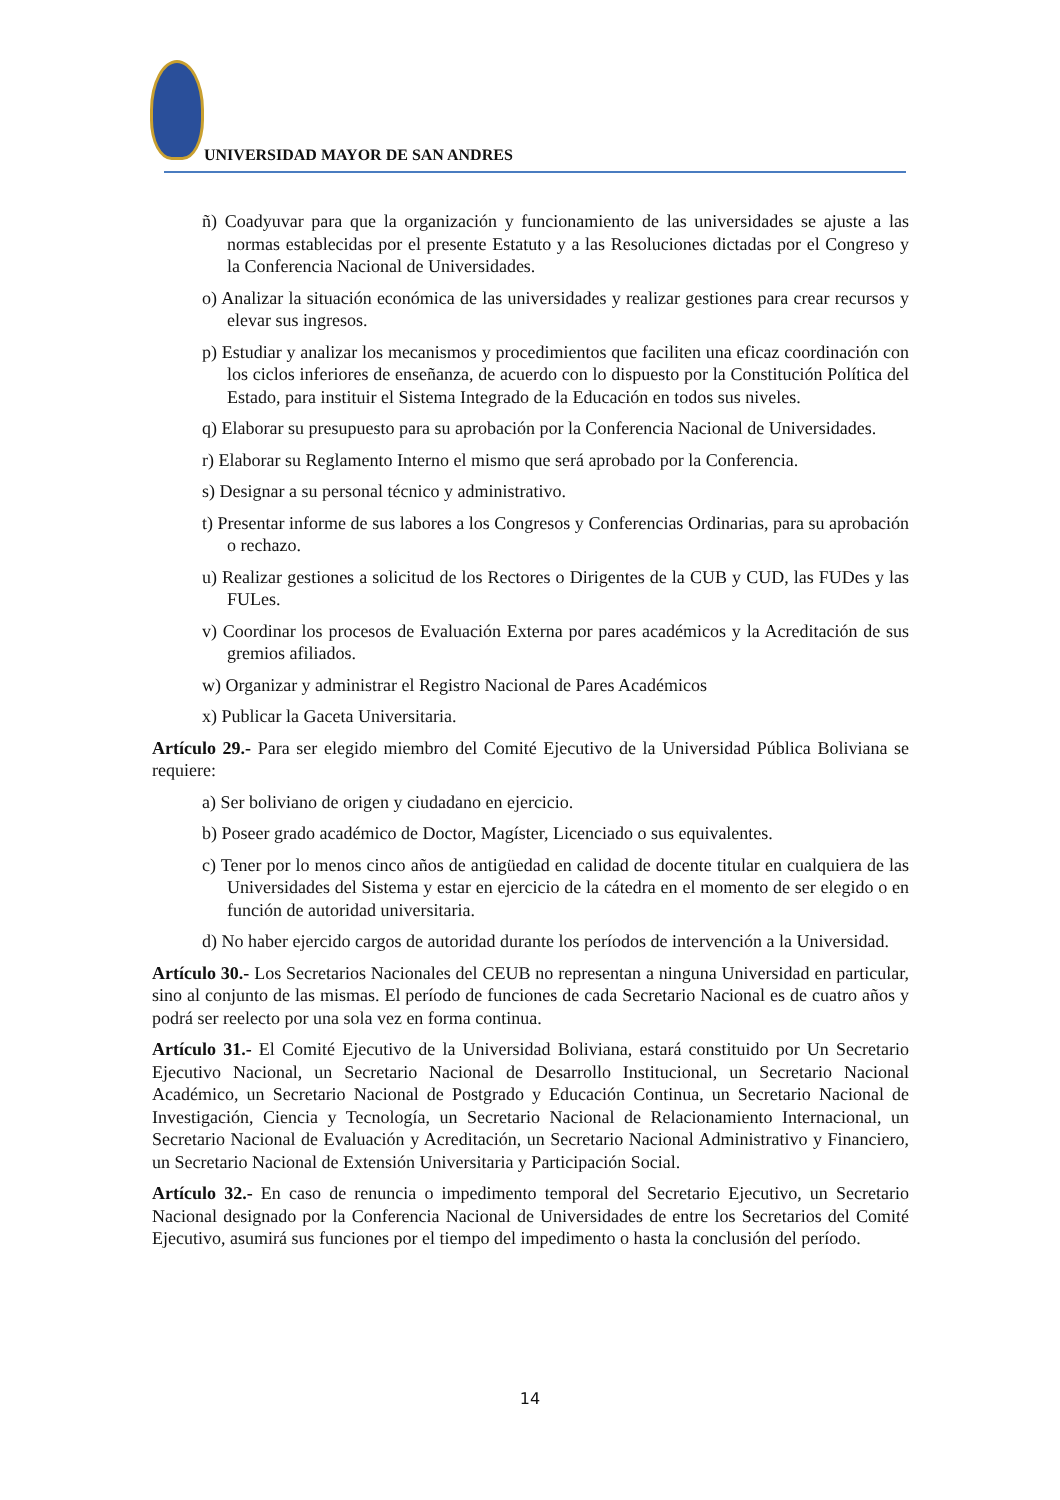UNIVERSIDAD MAYOR DE SAN ANDRES
ñ) Coadyuvar para que la organización y funcionamiento de las universidades se ajuste a las normas establecidas por el presente Estatuto y a las Resoluciones dictadas por el Congreso y la Conferencia Nacional de Universidades.
o) Analizar la situación económica de las universidades y realizar gestiones para crear recursos y elevar sus ingresos.
p) Estudiar y analizar los mecanismos y procedimientos que faciliten una eficaz coordinación con los ciclos inferiores de enseñanza, de acuerdo con lo dispuesto por la Constitución Política del Estado, para instituir el Sistema Integrado de la Educación en todos sus niveles.
q) Elaborar su presupuesto para su aprobación por la Conferencia Nacional de Universidades.
r) Elaborar su Reglamento Interno el mismo que será aprobado por la Conferencia.
s) Designar a su personal técnico y administrativo.
t) Presentar informe de sus labores a los Congresos y Conferencias Ordinarias, para su aprobación o rechazo.
u) Realizar gestiones a solicitud de los Rectores o Dirigentes de la CUB y CUD, las FUDes y las FULes.
v) Coordinar los procesos de Evaluación Externa por pares académicos y la Acreditación de sus gremios afiliados.
w) Organizar y administrar el Registro Nacional de Pares Académicos
x) Publicar la Gaceta Universitaria.
Artículo 29.- Para ser elegido miembro del Comité Ejecutivo de la Universidad Pública Boliviana se requiere:
a) Ser boliviano de origen y ciudadano en ejercicio.
b) Poseer grado académico de Doctor, Magíster, Licenciado o sus equivalentes.
c) Tener por lo menos cinco años de antigüedad en calidad de docente titular en cualquiera de las Universidades del Sistema y estar en ejercicio de la cátedra en el momento de ser elegido o en función de autoridad universitaria.
d) No haber ejercido cargos de autoridad durante los períodos de intervención a la Universidad.
Artículo 30.- Los Secretarios Nacionales del CEUB no representan a ninguna Universidad en particular, sino al conjunto de las mismas. El período de funciones de cada Secretario Nacional es de cuatro años y podrá ser reelecto por una sola vez en forma continua.
Artículo 31.- El Comité Ejecutivo de la Universidad Boliviana, estará constituido por Un Secretario Ejecutivo Nacional, un Secretario Nacional de Desarrollo Institucional, un Secretario Nacional Académico, un Secretario Nacional de Postgrado y Educación Continua, un Secretario Nacional de Investigación, Ciencia y Tecnología, un Secretario Nacional de Relacionamiento Internacional, un Secretario Nacional de Evaluación y Acreditación, un Secretario Nacional Administrativo y Financiero, un Secretario Nacional de Extensión Universitaria y Participación Social.
Artículo 32.- En caso de renuncia o impedimento temporal del Secretario Ejecutivo, un Secretario Nacional designado por la Conferencia Nacional de Universidades de entre los Secretarios del Comité Ejecutivo, asumirá sus funciones por el tiempo del impedimento o hasta la conclusión del período.
14